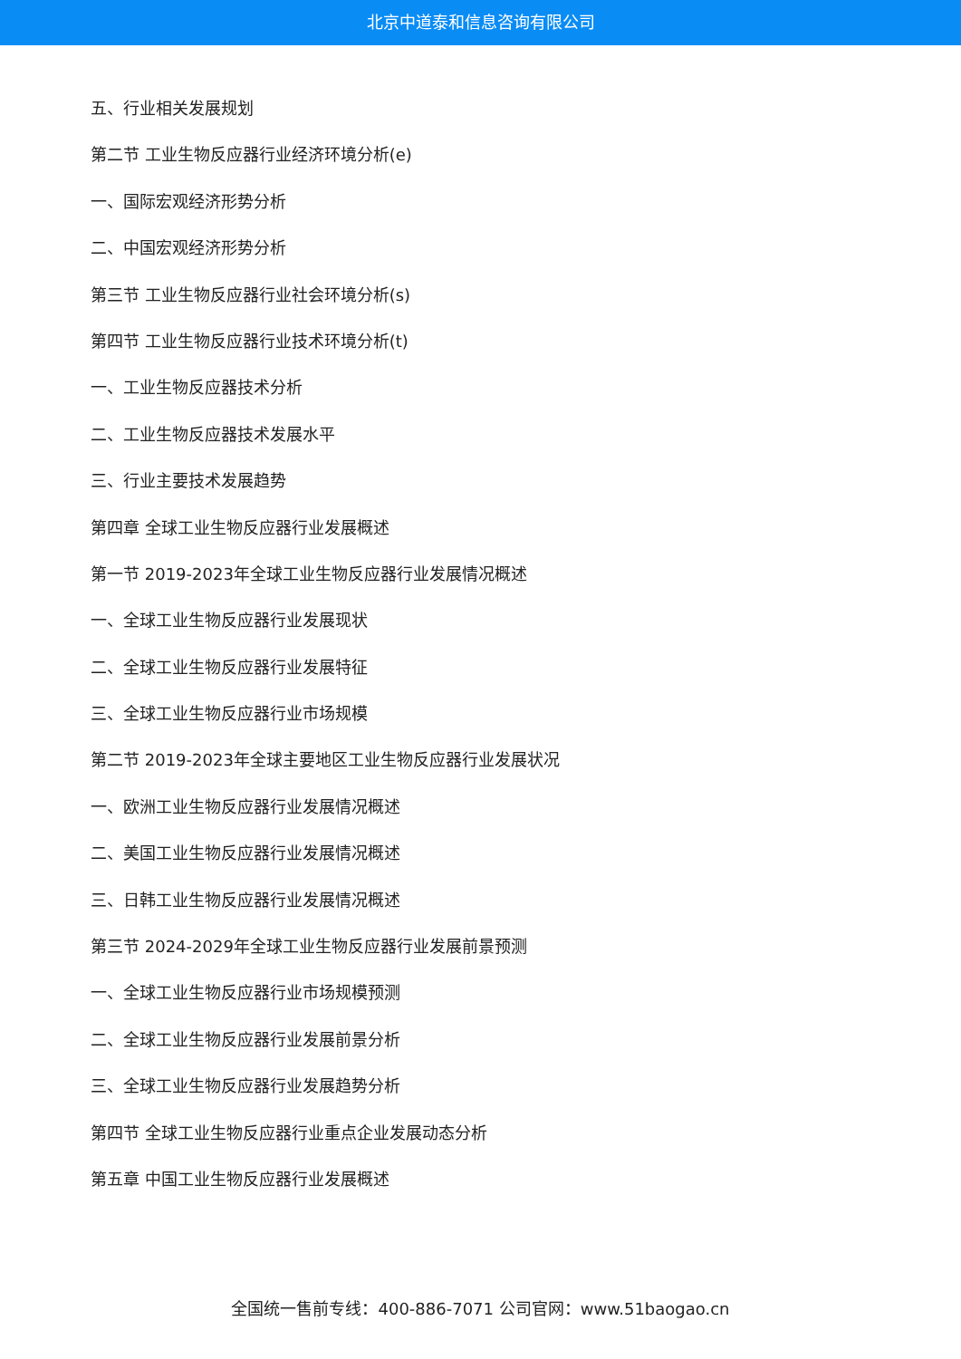北京中道泰和信息咨询有限公司
五、行业相关发展规划
第二节 工业生物反应器行业经济环境分析(e)
一、国际宏观经济形势分析
二、中国宏观经济形势分析
第三节 工业生物反应器行业社会环境分析(s)
第四节 工业生物反应器行业技术环境分析(t)
一、工业生物反应器技术分析
二、工业生物反应器技术发展水平
三、行业主要技术发展趋势
第四章 全球工业生物反应器行业发展概述
第一节 2019-2023年全球工业生物反应器行业发展情况概述
一、全球工业生物反应器行业发展现状
二、全球工业生物反应器行业发展特征
三、全球工业生物反应器行业市场规模
第二节 2019-2023年全球主要地区工业生物反应器行业发展状况
一、欧洲工业生物反应器行业发展情况概述
二、美国工业生物反应器行业发展情况概述
三、日韩工业生物反应器行业发展情况概述
第三节 2024-2029年全球工业生物反应器行业发展前景预测
一、全球工业生物反应器行业市场规模预测
二、全球工业生物反应器行业发展前景分析
三、全球工业生物反应器行业发展趋势分析
第四节 全球工业生物反应器行业重点企业发展动态分析
第五章 中国工业生物反应器行业发展概述
全国统一售前专线：400-886-7071 公司官网：www.51baogao.cn